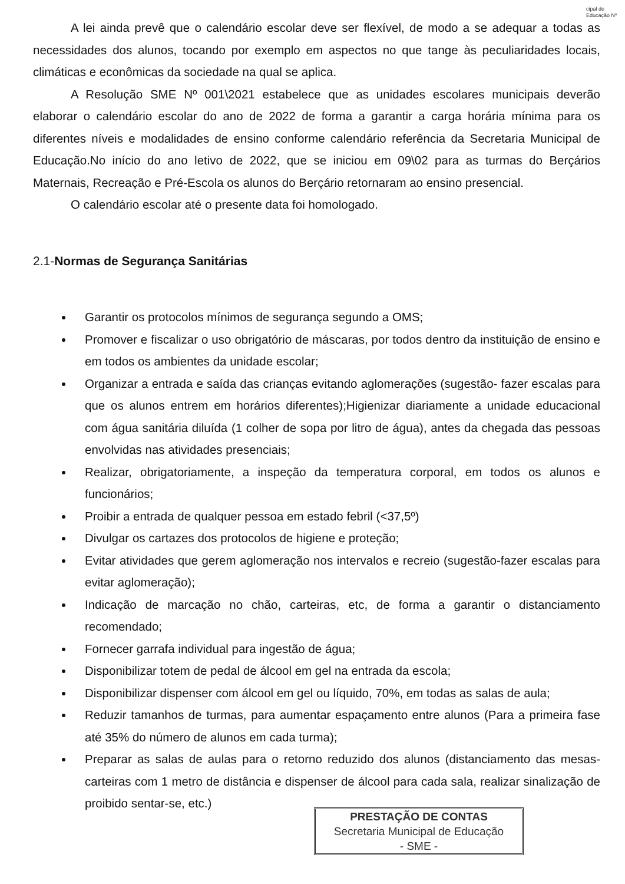cipal de Educação Nº
A lei ainda prevê que o calendário escolar deve ser flexível, de modo a se adequar a todas as necessidades dos alunos, tocando por exemplo em aspectos no que tange às peculiaridades locais, climáticas e econômicas da sociedade na qual se aplica.
A Resolução SME Nº 001\2021 estabelece que as unidades escolares municipais deverão elaborar o calendário escolar do ano de 2022 de forma a garantir a carga horária mínima para os diferentes níveis e modalidades de ensino conforme calendário referência da Secretaria Municipal de Educação.No início do ano letivo de 2022, que se iniciou em 09\02 para as turmas do Berçários Maternais, Recreação e Pré-Escola os alunos do Berçário retornaram ao ensino presencial.
O calendário escolar até o presente data foi homologado.
2.1-Normas de Segurança Sanitárias
Garantir os protocolos mínimos de segurança segundo a OMS;
Promover e fiscalizar o uso obrigatório de máscaras, por todos dentro da instituição de ensino e em todos os ambientes da unidade escolar;
Organizar a entrada e saída das crianças evitando aglomerações (sugestão- fazer escalas para que os alunos entrem em horários diferentes);Higienizar diariamente a unidade educacional com água sanitária diluída (1 colher de sopa por litro de água), antes da chegada das pessoas envolvidas nas atividades presenciais;
Realizar, obrigatoriamente, a inspeção da temperatura corporal, em todos os alunos e funcionários;
Proibir a entrada de qualquer pessoa em estado febril (<37,5º)
Divulgar os cartazes dos protocolos de higiene e proteção;
Evitar atividades que gerem aglomeração nos intervalos e recreio (sugestão-fazer escalas para evitar aglomeração);
Indicação de marcação no chão, carteiras, etc, de forma a garantir o distanciamento recomendado;
Fornecer garrafa individual para ingestão de água;
Disponibilizar totem de pedal de álcool em gel na entrada da escola;
Disponibilizar dispenser com álcool em gel ou líquido, 70%, em todas as salas de aula;
Reduzir tamanhos de turmas, para aumentar espaçamento entre alunos (Para a primeira fase até 35% do número de alunos em cada turma);
Preparar as salas de aulas para o retorno reduzido dos alunos (distanciamento das mesas-carteiras com 1 metro de distância e dispenser de álcool para cada sala, realizar sinalização de proibido sentar-se, etc.)
PRESTAÇÃO DE CONTAS
Secretaria Municipal de Educação
- SME -